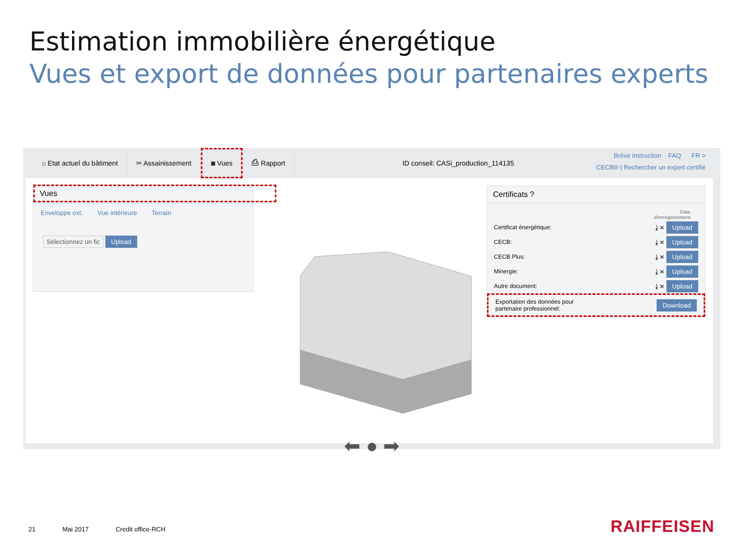Estimation immobilière énergétique
Vues et export de données pour partenaires experts
⌂ Etat actuel du bâtiment ✂ Assainissement ◙ Vues ⎙ Rapport
ID conseil: CASi_production_114135
Brève instruction FAQ FR >
CECB® | Rechercher un expert certifié
Vues
Enveloppe ext. Vue intérieure Terrain
Sélectionnez un fic Upload
⬅ ● ➡
Certificats ?
Date
d'enregistrement
Certificat énergétique: ⤓ ✕ Upload
CECB: ⤓ ✕ Upload
CECB Plus: ⤓ ✕ Upload
Minergie: ⤓ ✕ Upload
Autre document: ⤓ ✕ Upload
Exportation des données pour
partenaire professionnel: Download
21 Mai 2017 Credit office-RCH RAIFFEISEN